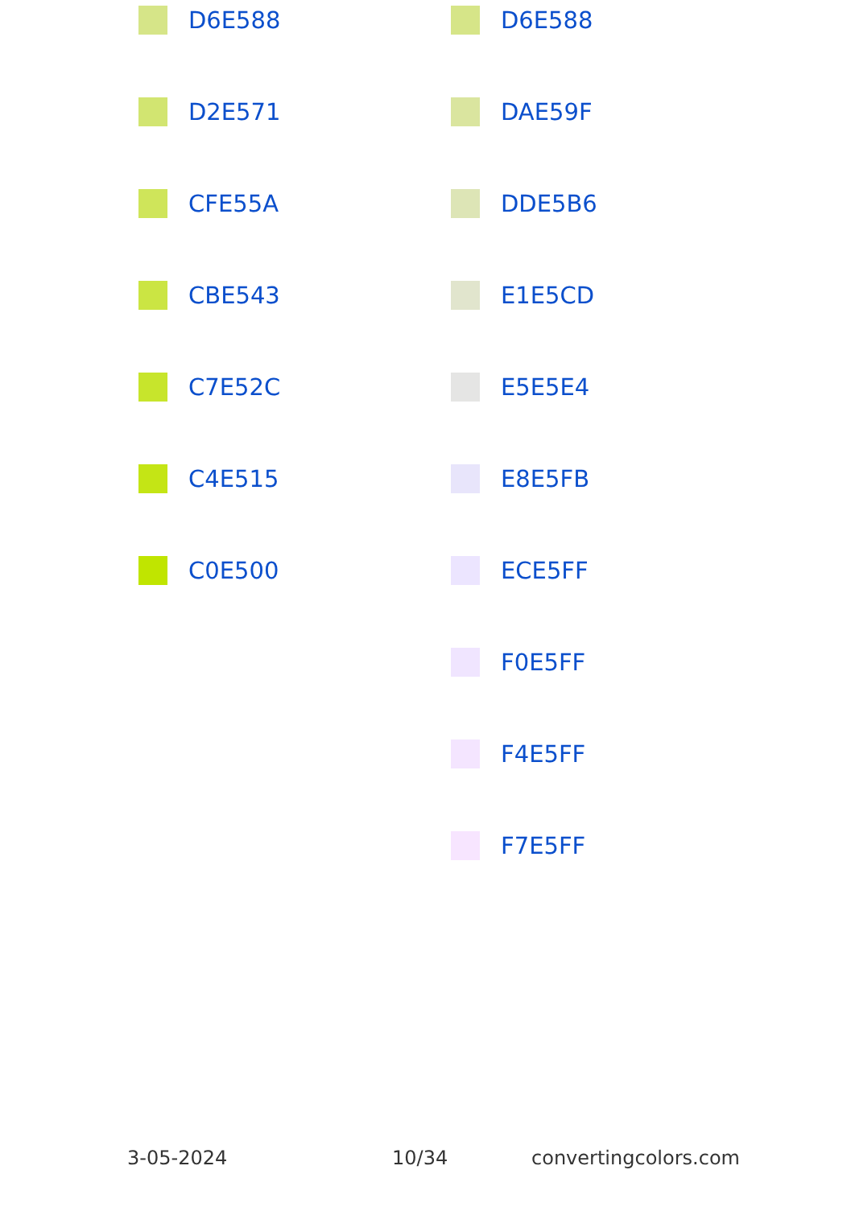D6E588
D2E571
CFE55A
CBE543
C7E52C
C4E515
C0E500
D6E588
DAE59F
DDE5B6
E1E5CD
E5E5E4
E8E5FB
ECE5FF
F0E5FF
F4E5FF
F7E5FF
3-05-2024 10/34 convertingcolors.com